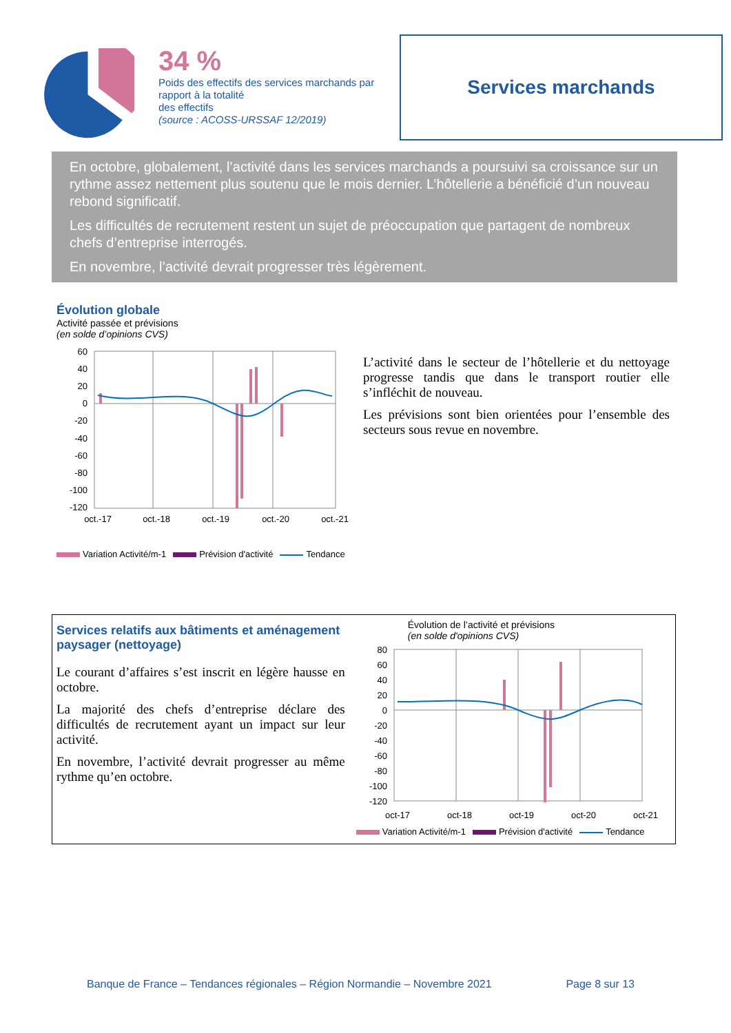34 %
Poids des effectifs des services marchands par rapport à la totalité
des effectifs
(source : ACOSS-URSSAF 12/2019)
Services marchands
En octobre, globalement, l’activité dans les services marchands a poursuivi sa croissance sur un rythme assez nettement plus soutenu que le mois dernier. L’hôtellerie a bénéficié d’un nouveau rebond significatif.
Les difficultés de recrutement restent un sujet de préoccupation que partagent de nombreux chefs d’entreprise interrogés.
En novembre, l’activité devrait progresser très légèrement.
Évolution globale
Activité passée et prévisions
(en solde d’opinions CVS)
60
40
20
0
-20
-40
-60
-80
-100
-120
oct.-17
oct.-18
oct.-19
oct.-20
oct.-21
Variation Activité/m-1 Prévision d'activité Tendance
L’activité dans le secteur de l’hôtellerie et du nettoyage progresse tandis que dans le transport routier elle s’infléchit de nouveau.
Les prévisions sont bien orientées pour l’ensemble des secteurs sous revue en novembre.
Services relatifs aux bâtiments et aménagement paysager (nettoyage)
Le courant d’affaires s’est inscrit en légère hausse en octobre.
La majorité des chefs d’entreprise déclare des difficultés de recrutement ayant un impact sur leur activité.
En novembre, l’activité devrait progresser au même rythme qu’en octobre.
Évolution de l’activité et prévisions
(en solde d'opinions CVS)
80
60
40
20
0
-20
-40
-60
-80
-100
-120
oct-17
oct-18
oct-19
oct-20
oct-21
Variation Activité/m-1 Prévision d'activité Tendance
Banque de France – Tendances régionales – Région Normandie – Novembre 2021 Page 8 sur 13